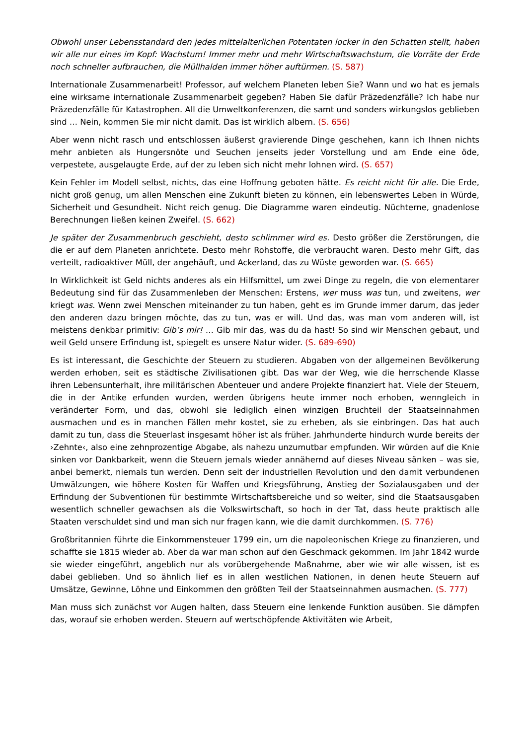Obwohl unser Lebensstandard den jedes mittelalterlichen Potentaten locker in den Schatten stellt, haben wir alle nur eines im Kopf: Wachstum! Immer mehr und mehr Wirtschafts­wachstum, die Vorräte der Erde noch schneller aufbrauchen, die Müllhalden immer höher auftürmen. (S. 587)
Internationale Zusammenarbeit! Professor, auf welchem Planeten leben Sie? Wann und wo hat es jemals eine wirksame internationale Zusammenarbeit gegeben? Haben Sie dafür Präzedenz­fälle? Ich habe nur Präzedenzfälle für Katastrophen. All die Umweltkonferenzen, die samt und sonders wirkungslos geblieben sind … Nein, kommen Sie mir nicht damit. Das ist wirklich albern. (S. 656)
Aber wenn nicht rasch und entschlossen äußerst gravierende Dinge geschehen, kann ich Ihnen nichts mehr anbieten als Hungersnöte und Seuchen jenseits jeder Vorstellung und am Ende eine öde, verpestete, ausgelaugte Erde, auf der zu leben sich nicht mehr lohnen wird. (S. 657)
Kein Fehler im Modell selbst, nichts, das eine Hoffnung geboten hätte. Es reicht nicht für alle. Die Erde, nicht groß genug, um allen Menschen eine Zukunft bieten zu können, ein lebens­wertes Leben in Würde, Sicherheit und Gesundheit. Nicht reich genug. Die Diagramme waren eindeutig. Nüchterne, gnadenlose Berechnungen ließen keinen Zweifel. (S. 662)
Je später der Zusammenbruch geschieht, desto schlimmer wird es. Desto größer die Zerstö­rungen, die die er auf dem Planeten anrichtete. Desto mehr Rohstoffe, die verbraucht waren. Desto mehr Gift, das verteilt, radioaktiver Müll, der angehäuft, und Ackerland, das zu Wüste geworden war. (S. 665)
In Wirklichkeit ist Geld nichts anderes als ein Hilfsmittel, um zwei Dinge zu regeln, die von elementarer Bedeutung sind für das Zusammenleben der Menschen: Erstens, wer muss was tun, und zweitens, wer kriegt was. Wenn zwei Menschen miteinander zu tun haben, geht es im Grunde immer darum, das jeder den anderen dazu bringen möchte, das zu tun, was er will. Und das, was man vom anderen will, ist meistens denkbar primitiv: Gib’s mir! … Gib mir das, was du da hast! So sind wir Menschen gebaut, und weil Geld unsere Erfindung ist, spiegelt es unsere Natur wider. (S. 689-690)
Es ist interessant, die Geschichte der Steuern zu studieren. Abgaben von der allgemeinen Bevölkerung werden erhoben, seit es städtische Zivilisationen gibt. Das war der Weg, wie die herrschende Klasse ihren Lebensunterhalt, ihre militärischen Abenteuer und andere Projekte finanziert hat. Viele der Steuern, die in der Antike erfunden wurden, werden übrigens heute immer noch erhoben, wenngleich in veränderter Form, und das, obwohl sie lediglich einen winzigen Bruchteil der Staatseinnahmen ausmachen und es in manchen Fällen mehr kostet, sie zu erheben, als sie einbringen. Das hat auch damit zu tun, dass die Steuerlast insgesamt höher ist als früher. Jahrhunderte hindurch wurde bereits der ›Zehnte‹, also eine zehnprozen­tige Abgabe, als nahezu unzumutbar empfunden. Wir würden auf die Knie sinken vor Dank­barkeit, wenn die Steuern jemals wieder annähernd auf dieses Niveau sänken – was sie, anbei bemerkt, niemals tun werden. Denn seit der industriellen Revolution und den damit verbunde­nen Umwälzungen, wie höhere Kosten für Waffen und Kriegsführung, Anstieg der Sozialaus­gaben und der Erfindung der Subventionen für bestimmte Wirtschaftsbereiche und so weiter, sind die Staatsausgaben wesentlich schneller gewachsen als die Volkswirtschaft, so hoch in der Tat, dass heute praktisch alle Staaten verschuldet sind und man sich nur fragen kann, wie die damit durchkommen. (S. 776)
Großbritannien führte die Einkommensteuer 1799 ein, um die napoleonischen Kriege zu finanzieren, und schaffte sie 1815 wieder ab. Aber da war man schon auf den Geschmack gekommen. Im Jahr 1842 wurde sie wieder eingeführt, angeblich nur als vorübergehende Maßnahme, aber wie wir alle wissen, ist es dabei geblieben. Und so ähnlich lief es in allen westlichen Nationen, in denen heute Steuern auf Umsätze, Gewinne, Löhne und Einkommen den größten Teil der Staatseinnahmen ausmachen. (S. 777)
Man muss sich zunächst vor Augen halten, dass Steuern eine lenkende Funktion ausüben. Sie dämpfen das, worauf sie erhoben werden. Steuern auf wertschöpfende Aktivitäten wie Arbeit,